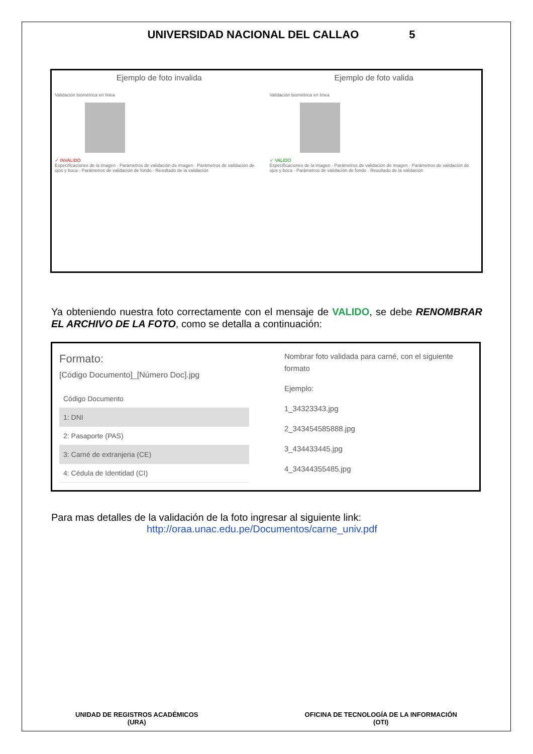UNIVERSIDAD NACIONAL DEL CALLAO 5
Ejemplo de foto invalida
Validación biométrica en línea
✓ INVALIDO
Especificaciones de la imagen · Parámetros de validación de imagen · Parámetros de validación de ojos y boca · Parámetros de validación de fondo · Resultado de la validación
Ejemplo de foto valida
Validación biométrica en línea
✓ VALIDO
Especificaciones de la imagen · Parámetros de validación de imagen · Parámetros de validación de ojos y boca · Parámetros de validación de fondo · Resultado de la validación
Ya obteniendo nuestra foto correctamente con el mensaje de VALIDO, se debe RENOMBRAR EL ARCHIVO DE LA FOTO, como se detalla a continuación:
Formato:
[Código Documento]_[Número Doc].jpg
| Código Documento |
| --- |
| 1: DNI |
| 2: Pasaporte (PAS) |
| 3: Carné de extranjeria (CE) |
| 4: Cédula de Identidad (CI) |
Nombrar foto validada para carné, con el siguiente formato
Ejemplo:
1_34323343.jpg
2_343454585888.jpg
3_434433445.jpg
4_34344355485.jpg
Para mas detalles de la validación de la foto ingresar al siguiente link:
http://oraa.unac.edu.pe/Documentos/carne_univ.pdf
UNIDAD DE REGISTROS ACADÉMICOS
(URA)
OFICINA DE TECNOLOGÍA DE LA INFORMACIÓN
(OTI)